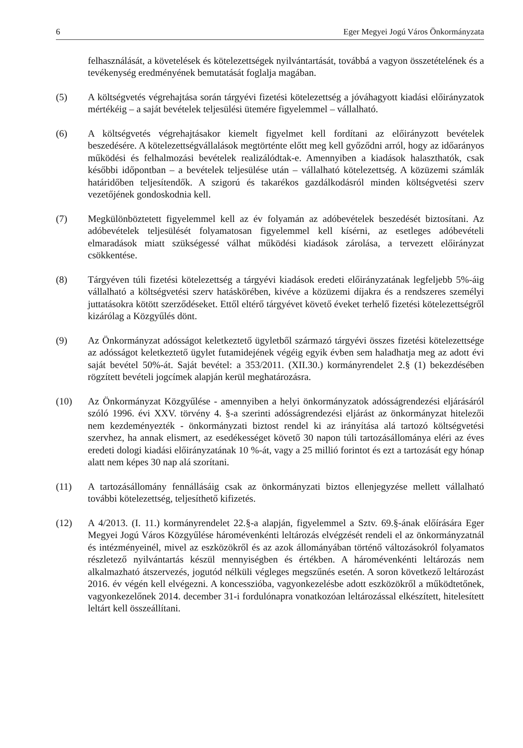6 Eger Megyei Jogú Város Önkormányzata
felhasználását, a követelések és kötelezettségek nyilvántartását, továbbá a vagyon összetételének és a tevékenység eredményének bemutatását foglalja magában.
(5) A költségvetés végrehajtása során tárgyévi fizetési kötelezettség a jóváhagyott kiadási előirányzatok mértékéig – a saját bevételek teljesülési ütemére figyelemmel – vállalható.
(6) A költségvetés végrehajtásakor kiemelt figyelmet kell fordítani az előirányzott bevételek beszedésére. A kötelezettségvállalások megtörténte előtt meg kell győződni arról, hogy az időarányos működési és felhalmozási bevételek realizálódtak-e. Amennyiben a kiadások halaszthatók, csak későbbi időpontban – a bevételek teljesülése után – vállalható kötelezettség. A közüzemi számlák határidőben teljesítendők. A szigorú és takarékos gazdálkodásról minden költségvetési szerv vezetőjének gondoskodnia kell.
(7) Megkülönböztetett figyelemmel kell az év folyamán az adóbevételek beszedését biztosítani. Az adóbevételek teljesülését folyamatosan figyelemmel kell kísérni, az esetleges adóbevételi elmaradások miatt szükségessé válhat működési kiadások zárolása, a tervezett előirányzat csökkentése.
(8) Tárgyéven túli fizetési kötelezettség a tárgyévi kiadások eredeti előirányzatának legfeljebb 5%-áig vállalható a költségvetési szerv hatáskörében, kivéve a közüzemi díjakra és a rendszeres személyi juttatásokra kötött szerződéseket. Ettől eltérő tárgyévet követő éveket terhelő fizetési kötelezettségről kizárólag a Közgyűlés dönt.
(9) Az Önkormányzat adósságot keletkeztető ügyletből származó tárgyévi összes fizetési kötelezettsége az adósságot keletkeztető ügylet futamidejének végéig egyik évben sem haladhatja meg az adott évi saját bevétel 50%-át. Saját bevétel: a 353/2011. (XII.30.) kormányrendelet 2.§ (1) bekezdésében rögzített bevételi jogcímek alapján kerül meghatározásra.
(10) Az Önkormányzat Közgyűlése - amennyiben a helyi önkormányzatok adósságrendezési eljárásáról szóló 1996. évi XXV. törvény 4. §-a szerinti adósságrendezési eljárást az önkormányzat hitelezői nem kezdeményezték - önkormányzati biztost rendel ki az irányítása alá tartozó költségvetési szervhez, ha annak elismert, az esedékességet követő 30 napon túli tartozásállománya eléri az éves eredeti dologi kiadási előirányzatának 10 %-át, vagy a 25 millió forintot és ezt a tartozását egy hónap alatt nem képes 30 nap alá szorítani.
(11) A tartozásállomány fennállásáig csak az önkormányzati biztos ellenjegyzése mellett vállalható további kötelezettség, teljesíthető kifizetés.
(12) A 4/2013. (I. 11.) kormányrendelet 22.§-a alapján, figyelemmel a Sztv. 69.§-ának előírására Eger Megyei Jogú Város Közgyűlése háromévenkénti leltározás elvégzését rendeli el az önkormányzatnál és intézményeinél, mivel az eszközökről és az azok állományában történő változásokról folyamatos részletező nyilvántartás készül mennyiségben és értékben. A háromévenkénti leltározás nem alkalmazható átszervezés, jogutód nélküli végleges megszűnés esetén. A soron következő leltározást 2016. év végén kell elvégezni. A koncesszióba, vagyonkezelésbe adott eszközökről a működtetőnek, vagyonkezelőnek 2014. december 31-i fordulónapra vonatkozóan leltározással elkészített, hitelesített leltárt kell összeállítani.